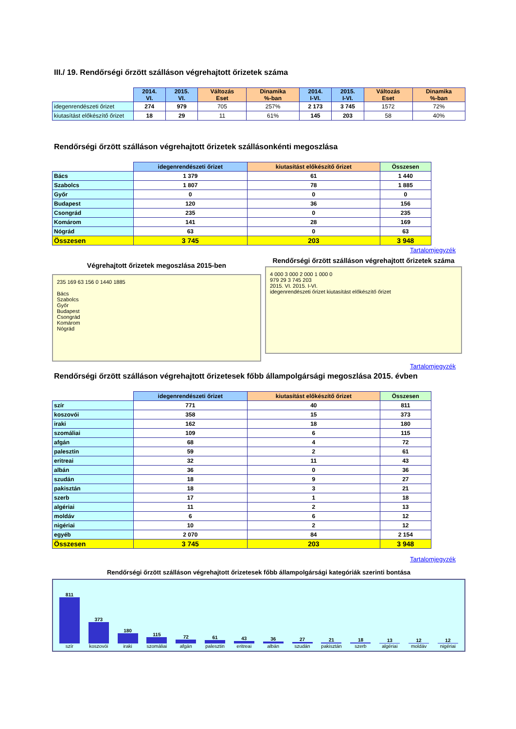III./ 19. Rendőrségi őrzött szálláson végrehajtott őrizetek száma
| | 2014. VI. | 2015. VI. | Változás Eset | Dinamika %-ban | 2014. I-VI. | 2015. I-VI. | Változás Eset | Dinamika %-ban |
| --- | --- | --- | --- | --- | --- | --- | --- | --- |
| idegenrendészeti őrizet | 274 | 979 | 705 | 257% | 2 173 | 3 745 | 1572 | 72% |
| kiutasítást előkészítő őrizet | 18 | 29 | 11 | 61% | 145 | 203 | 58 | 40% |
Rendőrségi őrzött szálláson végrehajtott őrizetek szállásonkénti megoszlása
| | idegenrendészeti őrizet | kiutasítást előkészítő őrizet | Összesen |
| --- | --- | --- | --- |
| Bács | 1 379 | 61 | 1 440 |
| Szabolcs | 1 807 | 78 | 1 885 |
| Győr | 0 | 0 | 0 |
| Budapest | 120 | 36 | 156 |
| Csongrád | 235 | 0 | 235 |
| Komárom | 141 | 28 | 169 |
| Nógrád | 63 | 0 | 63 |
| Összesen | 3 745 | 203 | 3 948 |
Tartalomjegyzék
Végrehajtott őrizetek megoszlása 2015-ben
235 169 63 156 0 1440 1885
Bács
Szabolcs
Győr
Budapest
Csongrád
Komárom
Nógrád
Rendőrségi őrzött szálláson végrehajtott őrizetek száma
4 000 3 000 2 000 1 000 0
979 29 3 745 203
2015. VI. 2015. I-VI.
idegenrendészeti őrizet kiutasítást előkészítő őrizet
Tartalomjegyzék
Rendőrségi őrzött szálláson végrehajtott őrizetesek főbb állampolgársági megoszlása 2015. évben
| | idegenrendészeti őrizet | kiutasítást előkészítő őrizet | Összesen |
| --- | --- | --- | --- |
| szír | 771 | 40 | 811 |
| koszovói | 358 | 15 | 373 |
| iraki | 162 | 18 | 180 |
| szomáliai | 109 | 6 | 115 |
| afgán | 68 | 4 | 72 |
| palesztin | 59 | 2 | 61 |
| eritreai | 32 | 11 | 43 |
| albán | 36 | 0 | 36 |
| szudán | 18 | 9 | 27 |
| pakisztán | 18 | 3 | 21 |
| szerb | 17 | 1 | 18 |
| algériai | 11 | 2 | 13 |
| moldáv | 6 | 6 | 12 |
| nigériai | 10 | 2 | 12 |
| egyéb | 2 070 | 84 | 2 154 |
| Összesen | 3 745 | 203 | 3 948 |
Tartalomjegyzék
Rendőrségi őrzött szálláson végrehajtott őrizetesek főbb állampolgársági kategóriák szerinti bontása
811
szír
373
koszovói
180
iraki
115
szomáliai
72
afgán
61
palesztin
43
eritreai
36
albán
27
szudán
21
pakisztán
18
szerb
13
algériai
12
moldáv
12
nigériai